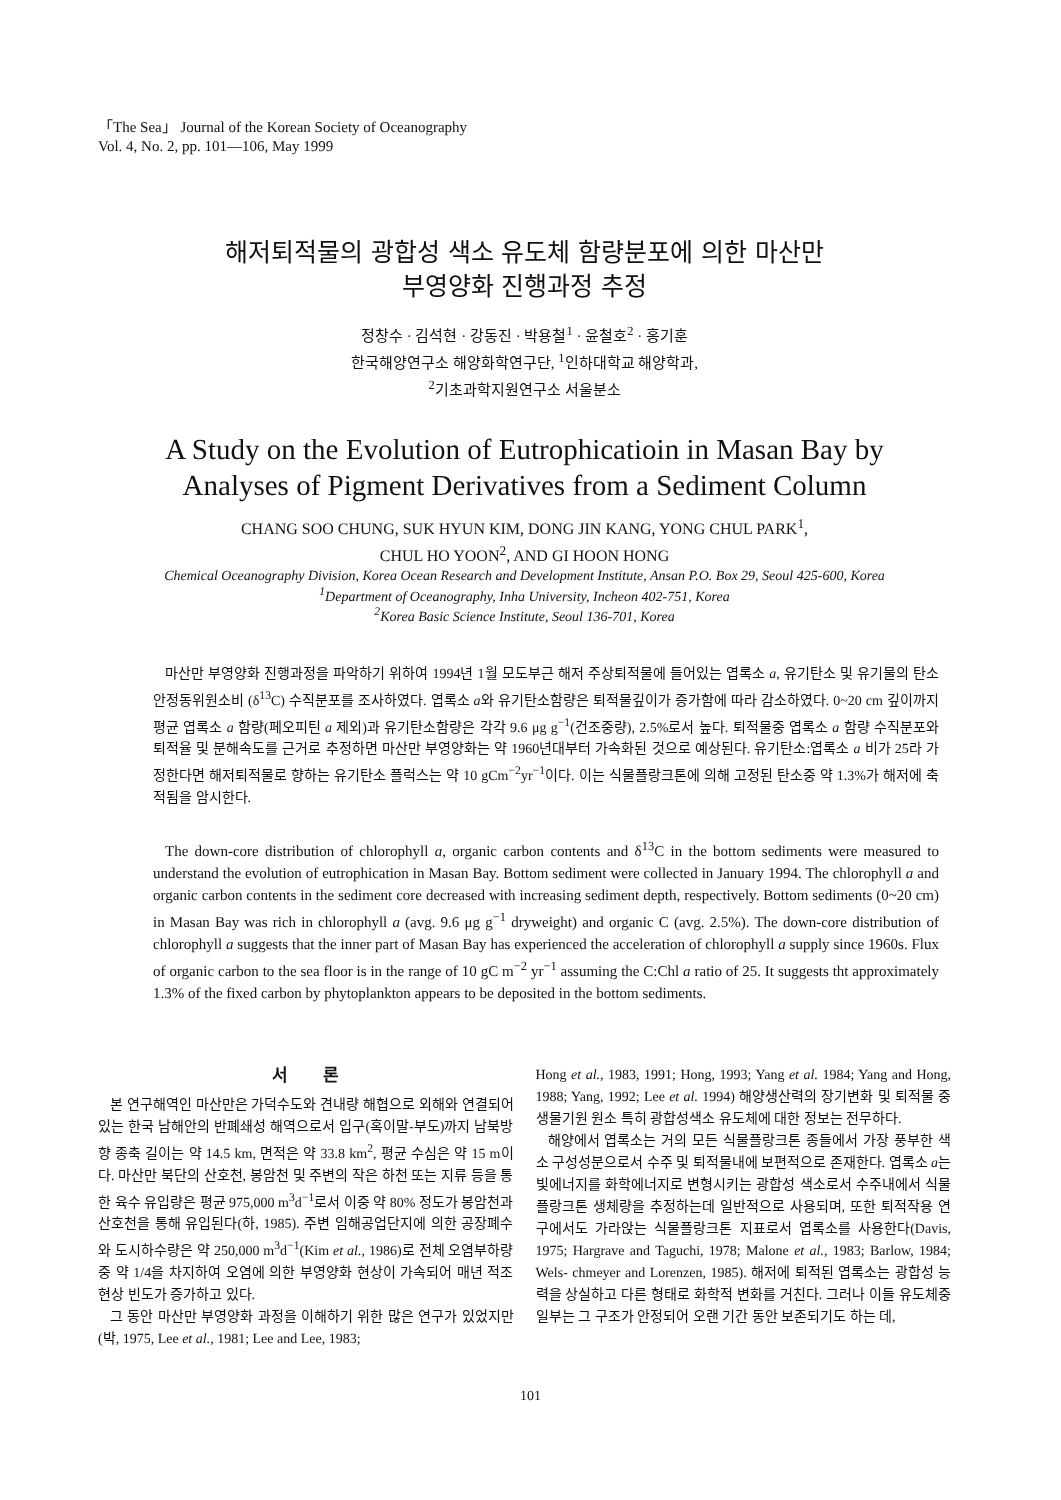「The Sea」 Journal of the Korean Society of Oceanography
Vol. 4, No. 2, pp. 101—106, May 1999
해저퇴적물의 광합성 색소 유도체 함량분포에 의한 마산만
부영양화 진행과정 추정
정창수 · 김석현 · 강동진 · 박용철<sup>1</sup> · 윤철호<sup>2</sup> · 홍기훈
한국해양연구소 해양화학연구단, <sup>1</sup>인하대학교 해양학과,
<sup>2</sup> 기초과학지원연구소 서울분소
A Study on the Evolution of Eutrophicatioin in Masan Bay by
Analyses of Pigment Derivatives from a Sediment Column
CHANG SOO CHUNG, SUK HYUN KIM, DONG JIN KANG, YONG CHUL PARK<sup>1</sup>,
CHUL HO YOON<sup>2</sup>, AND GI HOON HONG
Chemical Oceanography Division, Korea Ocean Research and Development Institute, Ansan P.O. Box 29, Seoul 425-600, Korea
<sup>1</sup> Department of Oceanography, Inha University, Incheon 402-751, Korea
<sup>2</sup> Korea Basic Science Institute, Seoul 136-701, Korea
마산만 부영양화 진행과정을 파악하기 위하여 1994년 1월 모도부근 해저 주상퇴적물에 들어있는 엽록소 a, 유기탄소 및 유기물의 탄소 안정동위원소비 (δ<sup>13</sup>C) 수직분포를 조사하였다. 엽록소 a와 유기탄소함량은 퇴적물깊이가 증가함에 따라 감소하였다. 0~20 cm 깊이까지 평균 엽록소 a 함량(페오피틴 a 제외)과 유기탄소함량은 각각 9.6 μg g<sup>−1</sup>(건조중량), 2.5%로서 높다. 퇴적물중 엽록소 a 함량 수직분포와 퇴적율 및 분해속도를 근거로 추정하면 마산만 부영양화는 약 1960년대부터 가속화된 것으로 예상된다. 유기탄소:엽록소 a 비가 25라 가정한다면 해저퇴적물로 향하는 유기탄소 플럭스는 약 10 gCm<sup>−2</sup>yr<sup>−1</sup>이다. 이는 식물플랑크톤에 의해 고정된 탄소중 약 1.3%가 해저에 축적됨을 암시한다.
The down-core distribution of chlorophyll a, organic carbon contents and δ<sup>13</sup>C in the bottom sediments were measured to understand the evolution of eutrophication in Masan Bay. Bottom sediment were collected in January 1994. The chlorophyll a and organic carbon contents in the sediment core decreased with increasing sediment depth, respectively. Bottom sediments (0~20 cm) in Masan Bay was rich in chlorophyll a (avg. 9.6 μg g<sup>−1</sup> dryweight) and organic C (avg. 2.5%). The down-core distribution of chlorophyll a suggests that the inner part of Masan Bay has experienced the acceleration of chlorophyll a supply since 1960s. Flux of organic carbon to the sea floor is in the range of 10 gC m<sup>−2</sup> yr<sup>−1</sup> assuming the C:Chl a ratio of 25. It suggests tht approximately 1.3% of the fixed carbon by phytoplankton appears to be deposited in the bottom sediments.
서 론
본 연구해역인 마산만은 가덕수도와 견내량 해협으로 외해와 연결되어 있는 한국 남해안의 반폐쇄성 해역으로서 입구(혹이말-부도)까지 남북방향 종축 길이는 약 14.5 km, 면적은 약 33.8 km<sup>2</sup>, 평균 수심은 약 15 m이다. 마산만 북단의 산호천, 봉암천 및 주변의 작은 하천 또는 지류 등을 통한 육수 유입량은 평균 975,000 m<sup>3</sup>d<sup>−1</sup>로서 이중 약 80% 정도가 봉암천과 산호천을 통해 유입된다(하, 1985). 주변 임해공업단지에 의한 공장폐수와 도시하수량은 약 250,000 m<sup>3</sup>d<sup>−1</sup>(Kim et al., 1986)로 전체 오염부하량 중 약 1/4을 차지하여 오염에 의한 부영양화 현상이 가속되어 매년 적조현상 빈도가 증가하고 있다.
그 동안 마산만 부영양화 과정을 이해하기 위한 많은 연구가 있었지만(박, 1975, Lee et al., 1981; Lee and Lee, 1983;
Hong et al., 1983, 1991; Hong, 1993; Yang et al. 1984; Yang and Hong, 1988; Yang, 1992; Lee et al. 1994) 해양생산력의 장기변화 및 퇴적물 중 생물기원 원소 특히 광합성색소 유도체에 대한 정보는 전무하다.
해양에서 엽록소는 거의 모든 식물플랑크톤 종들에서 가장 풍부한 색소 구성성분으로서 수주 및 퇴적물내에 보편적으로 존재한다. 엽록소 a는 빛에너지를 화학에너지로 변형시키는 광합성 색소로서 수주내에서 식물플랑크톤 생체량을 추정하는데 일반적으로 사용되며, 또한 퇴적작용 연구에서도 가라앉는 식물플랑크톤 지표로서 엽록소를 사용한다(Davis, 1975; Hargrave and Taguchi, 1978; Malone et al., 1983; Barlow, 1984; Wels- chmeyer and Lorenzen, 1985). 해저에 퇴적된 엽록소는 광합성 능력을 상실하고 다른 형태로 화학적 변화를 거친다. 그러나 이들 유도체중 일부는 그 구조가 안정되어 오랜 기간 동안 보존되기도 하는 데,
101